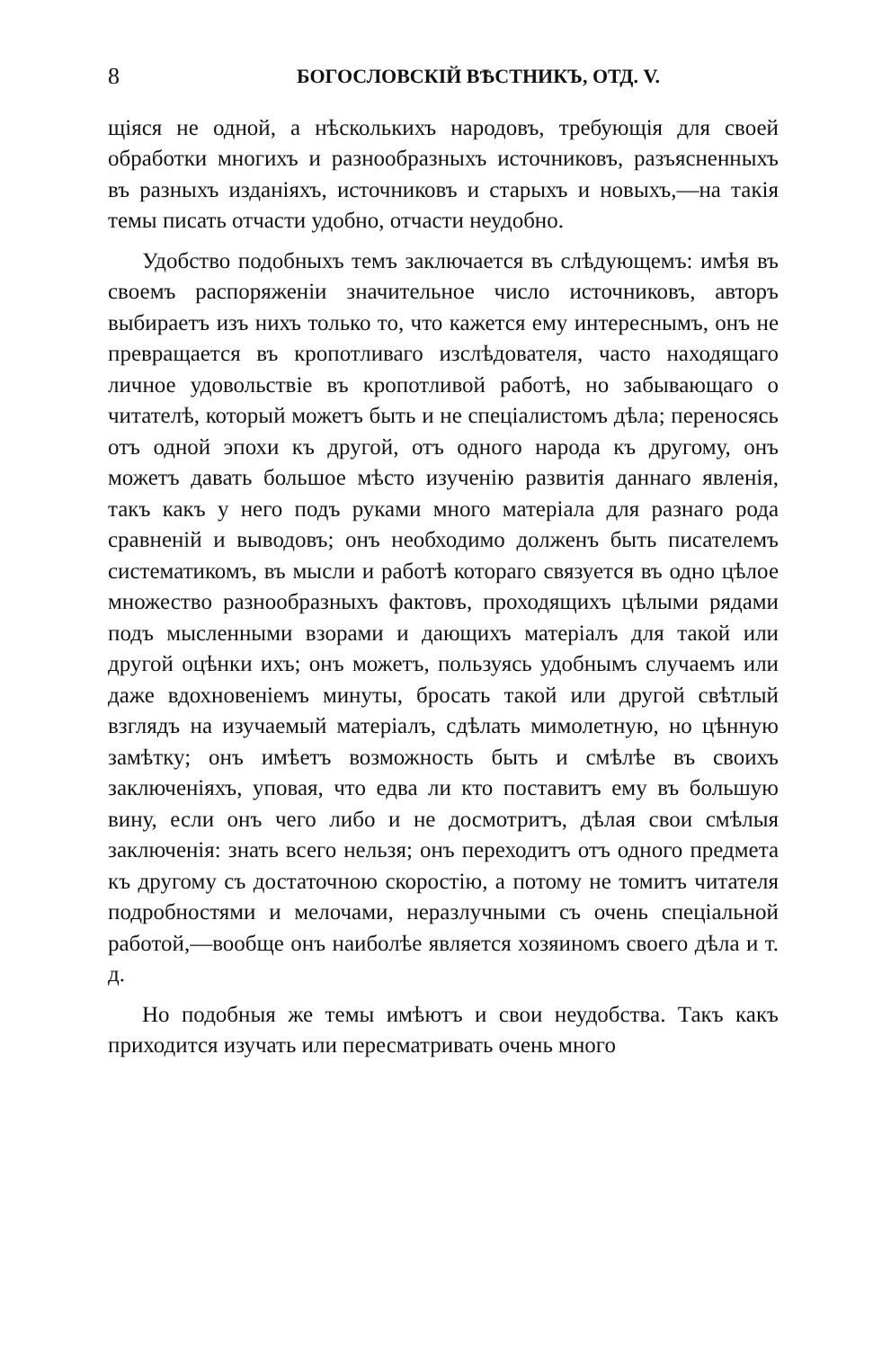8 БОГОСЛОВСКІЙ ВѢСТНИКЪ, ОТД. V.
щіяся не одной, а нѣсколькихъ народовъ, требующія для своей обработки многихъ и разнообразныхъ источниковъ, разъясненныхъ въ разныхъ изданіяхъ, источниковъ и старыхъ и новыхъ,—на такія темы писать отчасти удобно, отчасти неудобно.
Удобство подобныхъ темъ заключается въ слѣдующемъ: имѣя въ своемъ распоряженіи значительное число источниковъ, авторъ выбираетъ изъ нихъ только то, что кажется ему интереснымъ, онъ не превращается въ кропотливаго изслѣдователя, часто находящаго личное удовольствіе въ кропотливой работѣ, но забывающаго о читателѣ, который можетъ быть и не спеціалистомъ дѣла; переносясь отъ одной эпохи къ другой, отъ одного народа къ другому, онъ можетъ давать большое мѣсто изученію развитія даннаго явленія, такъ какъ у него подъ руками много матеріала для разнаго рода сравненій и выводовъ; онъ необходимо долженъ быть писателемъ систематикомъ, въ мысли и работѣ котораго связуется въ одно цѣлое множество разнообразныхъ фактовъ, проходящихъ цѣлыми рядами подъ мысленными взорами и дающихъ матеріалъ для такой или другой оцѣнки ихъ; онъ можетъ, пользуясь удобнымъ случаемъ или даже вдохновеніемъ минуты, бросать такой или другой свѣтлый взглядъ на изучаемый матеріалъ, сдѣлать мимолетную, но цѣнную замѣтку; онъ имѣетъ возможность быть и смѣлѣе въ своихъ заключеніяхъ, уповая, что едва ли кто поставитъ ему въ большую вину, если онъ чего либо и не досмотритъ, дѣлая свои смѣлыя заключенія: знать всего нельзя; онъ переходитъ отъ одного предмета къ другому съ достаточною скоростію, а потому не томитъ читателя подробностями и мелочами, неразлучными съ очень спеціальной работой,—вообще онъ наиболѣе является хозяиномъ своего дѣла и т. д.
Но подобныя же темы имѣютъ и свои неудобства. Такъ какъ приходится изучать или пересматривать очень много